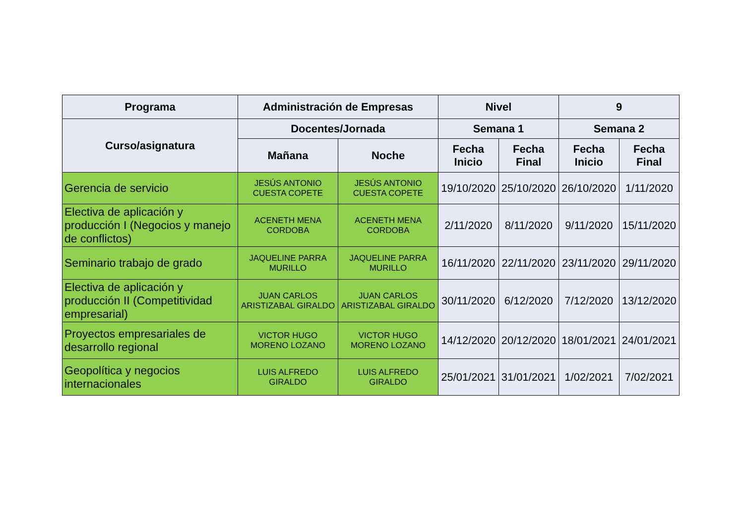| Programa | Administración de Empresas | | Nivel | | 9 | |
| --- | --- | --- | --- | --- | --- | --- |
| Curso/asignatura | Docentes/Jornada | | Semana 1 | | Semana 2 | |
| | Mañana | Noche | Fecha Inicio | Fecha Final | Fecha Inicio | Fecha Final |
| Gerencia de servicio | JESÚS ANTONIO CUESTA COPETE | JESÚS ANTONIO CUESTA COPETE | 19/10/2020 | 25/10/2020 | 26/10/2020 | 1/11/2020 |
| Electiva de aplicación y producción I (Negocios y manejo de conflictos) | ACENETH MENA CORDOBA | ACENETH MENA CORDOBA | 2/11/2020 | 8/11/2020 | 9/11/2020 | 15/11/2020 |
| Seminario trabajo de grado | JAQUELINE PARRA MURILLO | JAQUELINE PARRA MURILLO | 16/11/2020 | 22/11/2020 | 23/11/2020 | 29/11/2020 |
| Electiva de aplicación y producción II (Competitividad empresarial) | JUAN CARLOS ARISTIZABAL GIRALDO | JUAN CARLOS ARISTIZABAL GIRALDO | 30/11/2020 | 6/12/2020 | 7/12/2020 | 13/12/2020 |
| Proyectos empresariales de desarrollo regional | VICTOR HUGO MORENO LOZANO | VICTOR HUGO MORENO LOZANO | 14/12/2020 | 20/12/2020 | 18/01/2021 | 24/01/2021 |
| Geopolítica y negocios internacionales | LUIS ALFREDO GIRALDO | LUIS ALFREDO GIRALDO | 25/01/2021 | 31/01/2021 | 1/02/2021 | 7/02/2021 |